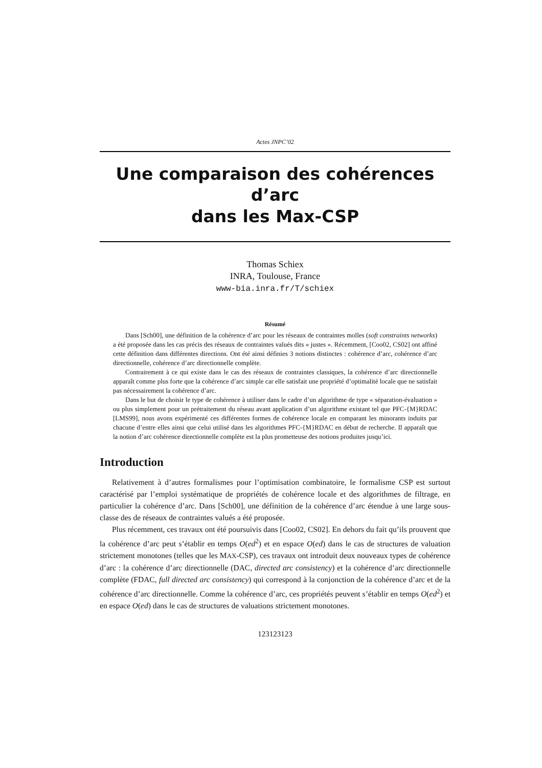Actes JNPC’02
Une comparaison des cohérences d’arc
dans les Max-CSP
Thomas Schiex
INRA, Toulouse, France
www-bia.inra.fr/T/schiex
Résumé
Dans [Sch00], une définition de la cohérence d’arc pour les réseaux de contraintes molles (soft constraints networks) a été proposée dans les cas précis des réseaux de contraintes valués dits « justes ». Récemment, [Coo02, CS02] ont affiné cette définition dans différentes directions. Ont été ainsi définies 3 notions distinctes : cohérence d’arc, cohérence d’arc directionnelle, cohérence d’arc directionnelle complète.
Contrairement à ce qui existe dans le cas des réseaux de contraintes classiques, la cohérence d’arc directionnelle apparaît comme plus forte que la cohérence d’arc simple car elle satisfait une propriété d’optimalité locale que ne satisfait pas nécessairement la cohérence d’arc.
Dans le but de choisir le type de cohérence à utiliser dans le cadre d’un algorithme de type « séparation-évaluation » ou plus simplement pour un prétraitement du réseau avant application d’un algorithme existant tel que PFC-{M}RDAC [LMS99], nous avons expérimenté ces différentes formes de cohérence locale en comparant les minorants induits par chacune d’entre elles ainsi que celui utilisé dans les algorithmes PFC-{M}RDAC en début de recherche. Il apparaît que la notion d’arc cohérence directionnelle complète est la plus prometteuse des notions produites jusqu’ici.
Introduction
Relativement à d’autres formalismes pour l’optimisation combinatoire, le formalisme CSP est surtout caractérisé par l’emploi systématique de propriétés de cohérence locale et des algorithmes de filtrage, en particulier la cohérence d’arc. Dans [Sch00], une définition de la cohérence d’arc étendue à une large sous-classe des de réseaux de contraintes valués a été proposée.
Plus récemment, ces travaux ont été poursuivis dans [Coo02, CS02]. En dehors du fait qu’ils prouvent que la cohérence d’arc peut s’établir en temps O(ed<sup>2</sup>) et en espace O(ed) dans le cas de structures de valuation strictement monotones (telles que les MAX-CSP), ces travaux ont introduit deux nouveaux types de cohérence d’arc : la cohérence d’arc directionnelle (DAC, directed arc consistency) et la cohérence d’arc directionnelle complète (FDAC, full directed arc consistency) qui correspond à la conjonction de la cohérence d’arc et de la cohérence d’arc directionnelle. Comme la cohérence d’arc, ces propriétés peuvent s’établir en temps O(ed<sup>2</sup>) et en espace O(ed) dans le cas de structures de valuations strictement monotones.
123123123